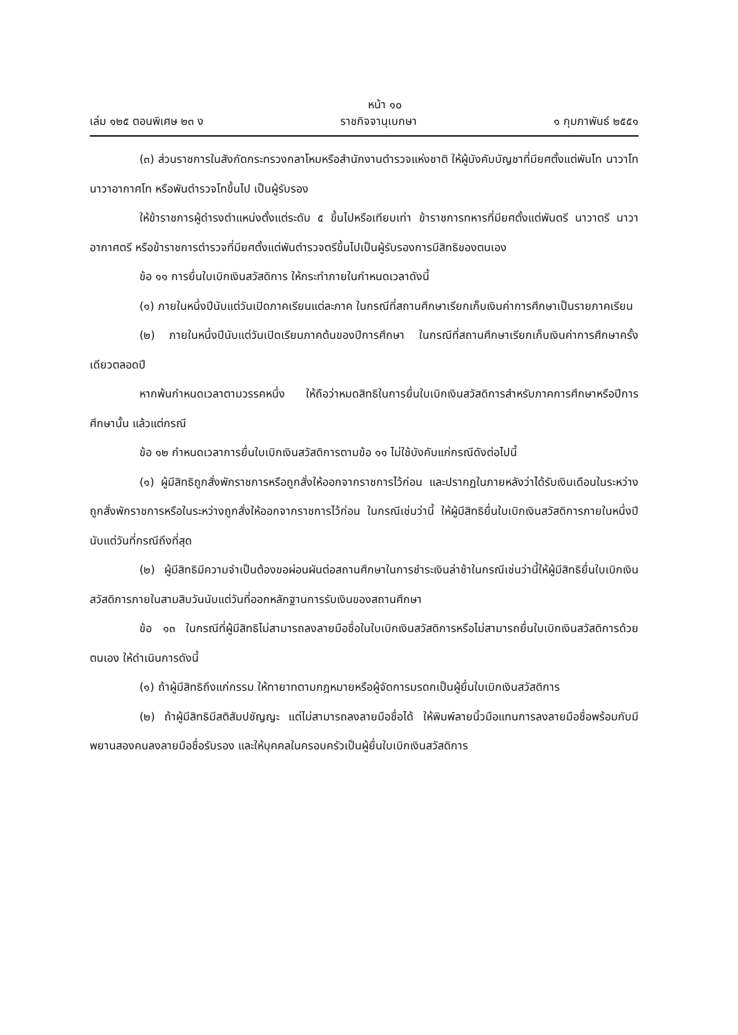หน้า ๑๐
เล่ม ๑๒๕ ตอนพิเศษ ๒๓ ง ราชกิจจานุเบกษา ๑ กุมภาพันธ์ ๒๕๕๑
(๓) ส่วนราชการในสังกัดกระทรวงกลาโหมหรือสำนักงานตำรวจแห่งชาติ ให้ผู้บังคับบัญชาที่มียศตั้งแต่พันโท นาวาโท นาวาอากาศโท หรือพันตำรวจโทขึ้นไป เป็นผู้รับรอง
ให้ข้าราชการผู้ดำรงตำแหน่งตั้งแต่ระดับ ๕ ขึ้นไปหรือเทียบเท่า ข้าราชการทหารที่มียศตั้งแต่พันตรี นาวาตรี นาวาอากาศตรี หรือข้าราชการตำรวจที่มียศตั้งแต่พันตำรวจตรีขึ้นไปเป็นผู้รับรองการมีสิทธิของตนเอง
ข้อ ๑๑ การยื่นใบเบิกเงินสวัสดิการ ให้กระทำภายในกำหนดเวลาดังนี้
(๑) ภายในหนึ่งปีนับแต่วันเปิดภาคเรียนแต่ละภาค ในกรณีที่สถานศึกษาเรียกเก็บเงินค่าการศึกษาเป็นรายภาคเรียน
(๒) ภายในหนึ่งปีนับแต่วันเปิดเรียนภาคต้นของปีการศึกษา ในกรณีที่สถานศึกษาเรียกเก็บเงินค่าการศึกษาครั้งเดียวตลอดปี
หากพ้นกำหนดเวลาตามวรรคหนึ่ง ให้ถือว่าหมดสิทธิในการยื่นใบเบิกเงินสวัสดิการสำหรับภาคการศึกษาหรือปีการศึกษานั้น แล้วแต่กรณี
ข้อ ๑๒ กำหนดเวลาการยื่นใบเบิกเงินสวัสดิการตามข้อ ๑๑ ไม่ใช้บังคับแก่กรณีดังต่อไปนี้
(๑) ผู้มีสิทธิถูกสั่งพักราชการหรือถูกสั่งให้ออกจากราชการไว้ก่อน และปรากฏในภายหลังว่าได้รับเงินเดือนในระหว่างถูกสั่งพักราชการหรือในระหว่างถูกสั่งให้ออกจากราชการไว้ก่อน ในกรณีเช่นว่านี้ ให้ผู้มีสิทธิยื่นใบเบิกเงินสวัสดิการภายในหนึ่งปี นับแต่วันที่กรณีถึงที่สุด
(๒) ผู้มีสิทธิมีความจำเป็นต้องขอผ่อนผันต่อสถานศึกษาในการชำระเงินล่าช้าในกรณีเช่นว่านี้ให้ผู้มีสิทธิยื่นใบเบิกเงินสวัสดิการภายในสามสิบวันนับแต่วันที่ออกหลักฐานการรับเงินของสถานศึกษา
ข้อ ๑๓ ในกรณีที่ผู้มีสิทธิไม่สามารถลงลายมือชื่อในใบเบิกเงินสวัสดิการหรือไม่สามารถยื่นใบเบิกเงินสวัสดิการด้วยตนเอง ให้ดำเนินการดังนี้
(๑) ถ้าผู้มีสิทธิถึงแก่กรรม ให้ทายาทตามกฎหมายหรือผู้จัดการมรดกเป็นผู้ยื่นใบเบิกเงินสวัสดิการ
(๒) ถ้าผู้มีสิทธิมีสติสัมปชัญญะ แต่ไม่สามารถลงลายมือชื่อได้ ให้พิมพ์ลายนิ้วมือแทนการลงลายมือชื่อพร้อมกับมีพยานสองคนลงลายมือชื่อรับรอง และให้บุคคลในครอบครัวเป็นผู้ยื่นใบเบิกเงินสวัสดิการ